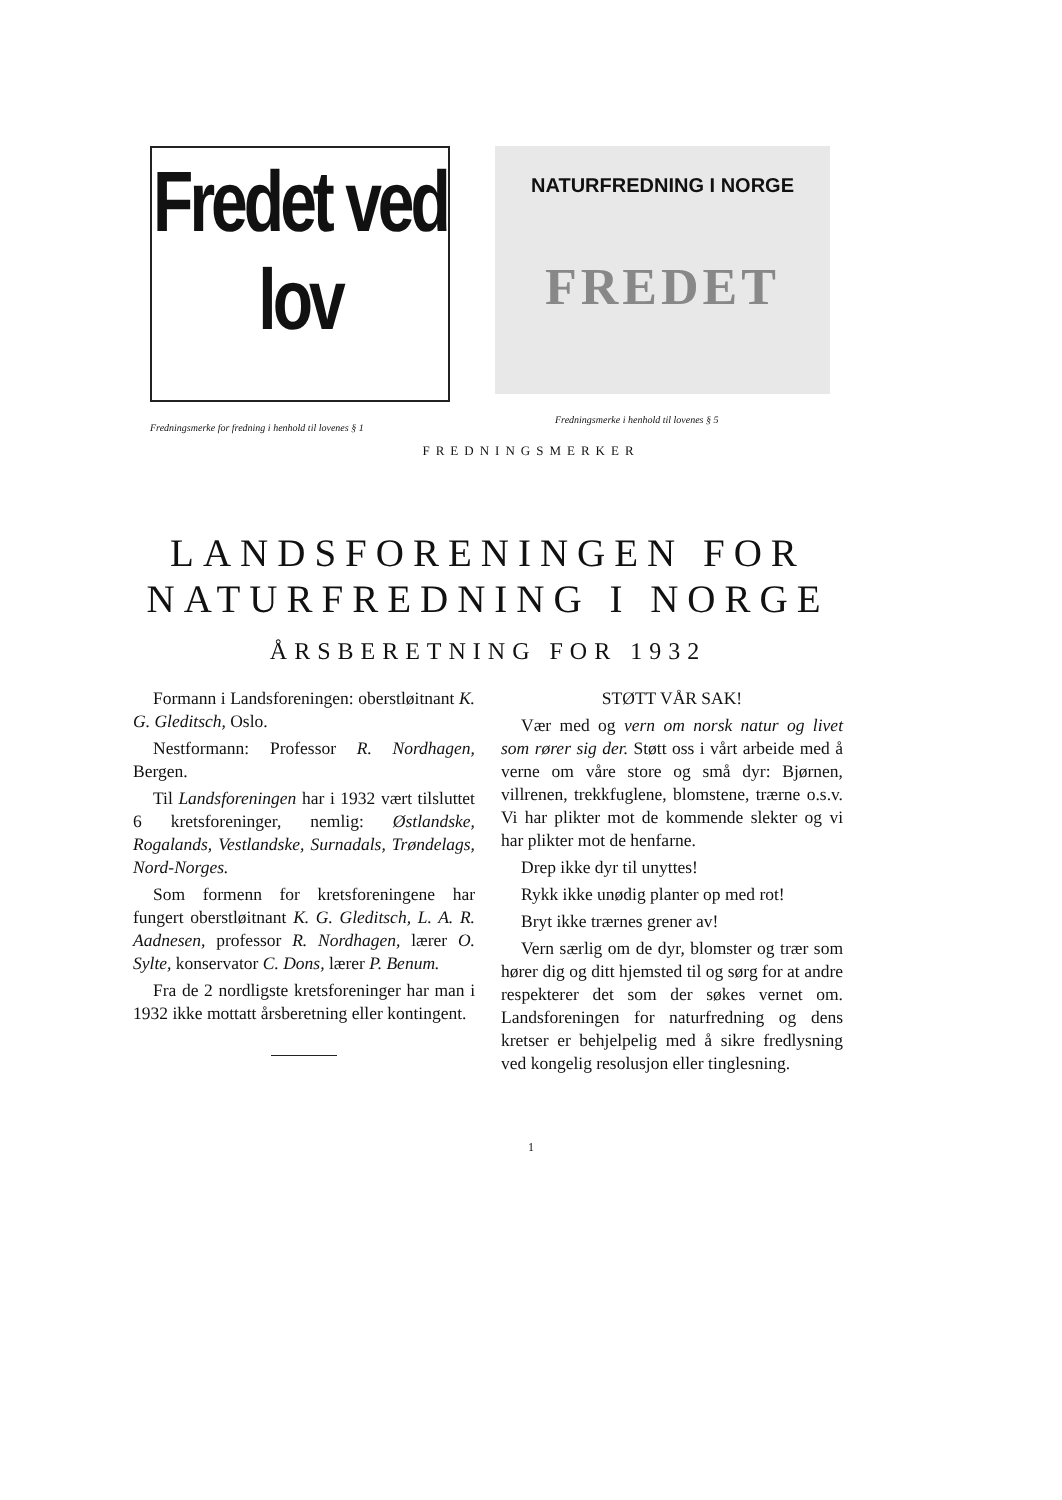Fredet ved lov
Fredningsmerke for fredning i henhold til lovenes § 1
NATURFREDNING I NORGE
FREDET
Fredningsmerke i henhold til lovenes § 5
FREDNINGSMERKER
LANDSFORENINGEN FOR
NATURFREDNING I NORGE
ÅRSBERETNING FOR 1932
Formann i Landsforeningen: oberstløitnant K. G. Gleditsch, Oslo.
Nestformann: Professor R. Nordhagen, Bergen.
Til Landsforeningen har i 1932 vært tilsluttet 6 kretsforeninger, nemlig: Østlandske, Rogalands, Vestlandske, Surnadals, Trøndelags, Nord-Norges.
Som formenn for kretsforeningene har fungert oberstløitnant K. G. Gleditsch, L. A. R. Aadnesen, professor R. Nordhagen, lærer O. Sylte, konservator C. Dons, lærer P. Benum.
Fra de 2 nordligste kretsforeninger har man i 1932 ikke mottatt årsberetning eller kontingent.
STØTT VÅR SAK!
Vær med og vern om norsk natur og livet som rører sig der. Støtt oss i vårt arbeide med å verne om våre store og små dyr: Bjørnen, villrenen, trekkfuglene, blomstene, trærne o.s.v. Vi har plikter mot de kommende slekter og vi har plikter mot de henfarne.
Drep ikke dyr til unyttes!
Rykk ikke unødig planter op med rot!
Bryt ikke trærnes grener av!
Vern særlig om de dyr, blomster og trær som hører dig og ditt hjemsted til og sørg for at andre respekterer det som der søkes vernet om. Landsforeningen for naturfredning og dens kretser er behjelpelig med å sikre fredlysning ved kongelig resolusjon eller tinglesning.
1